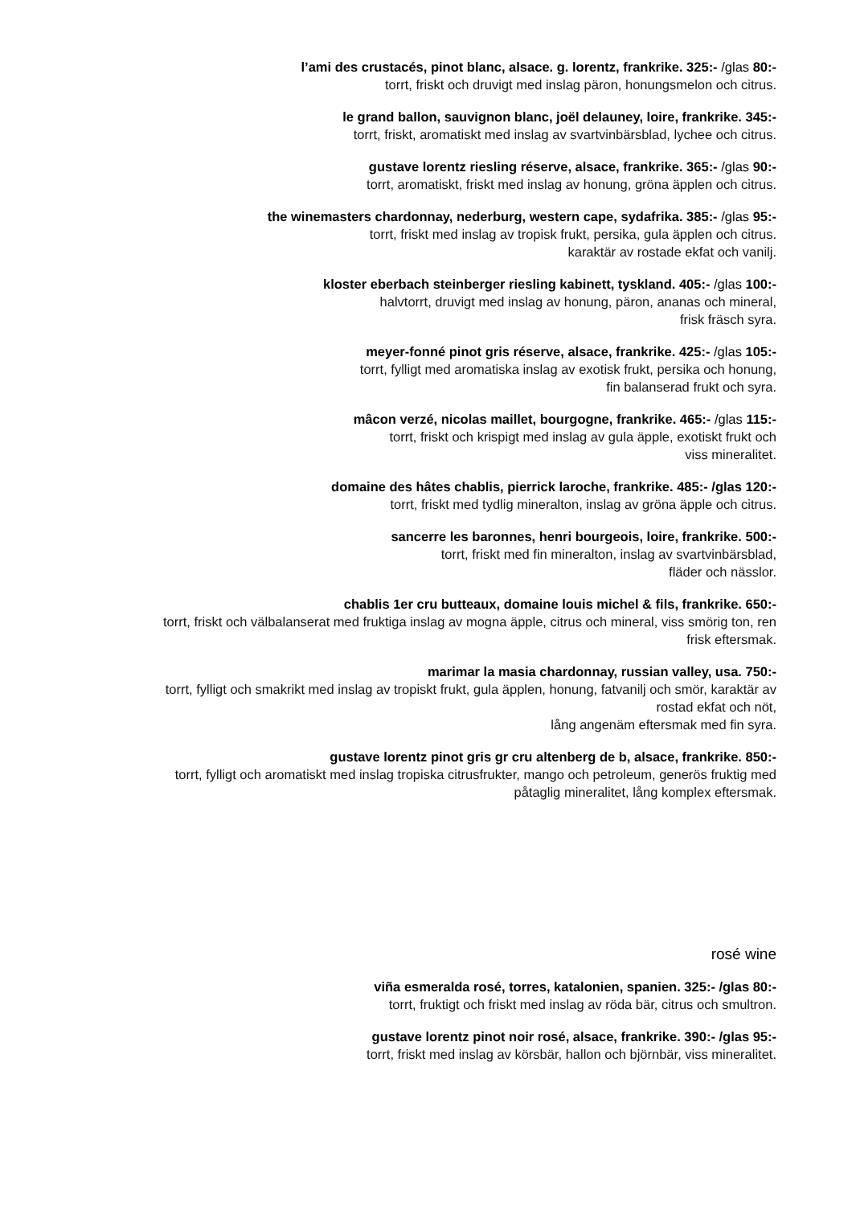l’ami des crustacés, pinot blanc, alsace. g. lorentz, frankrike. 325:- /glas 80:-
torrt, friskt och druvigt med inslag päron, honungsmelon och citrus.
le grand ballon, sauvignon blanc, joël delauney, loire, frankrike. 345:-
torrt, friskt, aromatiskt med inslag av svartvinbärsblad, lychee och citrus.
gustave lorentz riesling réserve, alsace, frankrike. 365:- /glas 90:-
torrt, aromatiskt, friskt med inslag av honung, gröna äpplen och citrus.
the winemasters chardonnay, nederburg, western cape, sydafrika. 385:- /glas 95:-
torrt, friskt med inslag av tropisk frukt, persika, gula äpplen och citrus.
karaktär av rostade ekfat och vanilj.
kloster eberbach steinberger riesling kabinett, tyskland. 405:- /glas 100:-
halvtorrt, druvigt med inslag av honung, päron, ananas och mineral,
frisk fräsch syra.
meyer-fonné pinot gris réserve, alsace, frankrike. 425:- /glas 105:-
torrt, fylligt med aromatiska inslag av exotisk frukt, persika och honung,
fin balanserad frukt och syra.
mâcon verzé, nicolas maillet, bourgogne, frankrike. 465:- /glas 115:-
torrt, friskt och krispigt med inslag av gula äpple, exotiskt frukt och
viss mineralitet.
domaine des hâtes chablis, pierrick laroche, frankrike. 485:- /glas 120:-
torrt, friskt med tydlig mineralton, inslag av gröna äpple och citrus.
sancerre les baronnes, henri bourgeois, loire, frankrike. 500:-
torrt, friskt med fin mineralton, inslag av svartvinbärsblad,
fläder och nässlor.
chablis 1er cru butteaux, domaine louis michel & fils, frankrike. 650:-
torrt, friskt och välbalanserat med fruktiga inslag av mogna äpple, citrus och mineral, viss smörig ton, ren
frisk eftersmak.
marimar la masia chardonnay, russian valley, usa. 750:-
torrt, fylligt och smakrikt med inslag av tropiskt frukt, gula äpplen, honung, fatvanilj och smör, karaktär av
rostad ekfat och nöt,
lång angenäm eftersmak med fin syra.
gustave lorentz pinot gris gr cru altenberg de b, alsace, frankrike. 850:-
torrt, fylligt och aromatiskt med inslag tropiska citrusfrukter, mango och petroleum, generös fruktig med
påtaglig mineralitet, lång komplex eftersmak.
rosé wine
viña esmeralda rosé, torres, katalonien, spanien. 325:- /glas 80:-
torrt, fruktigt och friskt med inslag av röda bär, citrus och smultron.
gustave lorentz pinot noir rosé, alsace, frankrike. 390:- /glas 95:-
torrt, friskt med inslag av körsbär, hallon och björnbär, viss mineralitet.